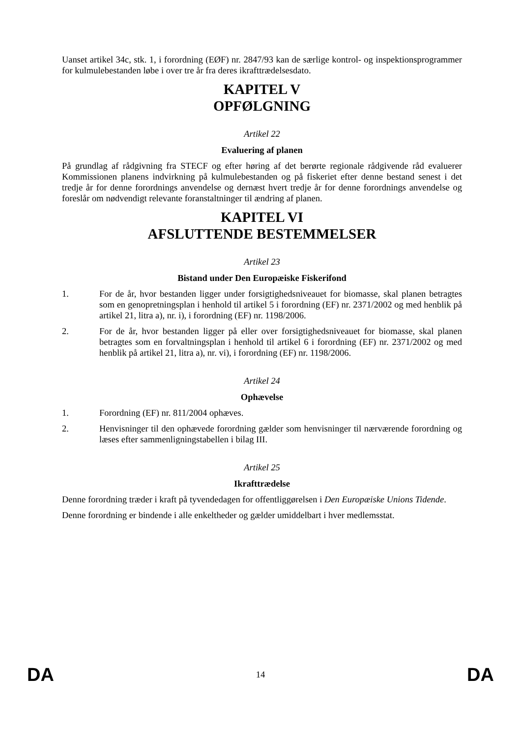Uanset artikel 34c, stk. 1, i forordning (EØF) nr. 2847/93 kan de særlige kontrol- og inspektionsprogrammer for kulmulebestanden løbe i over tre år fra deres ikrafttrædelsesdato.
KAPITEL V
OPFØLGNING
Artikel 22
Evaluering af planen
På grundlag af rådgivning fra STECF og efter høring af det berørte regionale rådgivende råd evaluerer Kommissionen planens indvirkning på kulmulebestanden og på fiskeriet efter denne bestand senest i det tredje år for denne forordnings anvendelse og dernæst hvert tredje år for denne forordnings anvendelse og foreslår om nødvendigt relevante foranstaltninger til ændring af planen.
KAPITEL VI
AFSLUTTENDE BESTEMMELSER
Artikel 23
Bistand under Den Europæiske Fiskerifond
1. For de år, hvor bestanden ligger under forsigtighedsniveauet for biomasse, skal planen betragtes som en genopretningsplan i henhold til artikel 5 i forordning (EF) nr. 2371/2002 og med henblik på artikel 21, litra a), nr. i), i forordning (EF) nr. 1198/2006.
2. For de år, hvor bestanden ligger på eller over forsigtighedsniveauet for biomasse, skal planen betragtes som en forvaltningsplan i henhold til artikel 6 i forordning (EF) nr. 2371/2002 og med henblik på artikel 21, litra a), nr. vi), i forordning (EF) nr. 1198/2006.
Artikel 24
Ophævelse
1. Forordning (EF) nr. 811/2004 ophæves.
2. Henvisninger til den ophævede forordning gælder som henvisninger til nærværende forordning og læses efter sammenligningstabellen i bilag III.
Artikel 25
Ikrafttrædelse
Denne forordning træder i kraft på tyvendedagen for offentliggørelsen i Den Europæiske Unions Tidende.
Denne forordning er bindende i alle enkeltheder og gælder umiddelbart i hver medlemsstat.
DA 14 DA